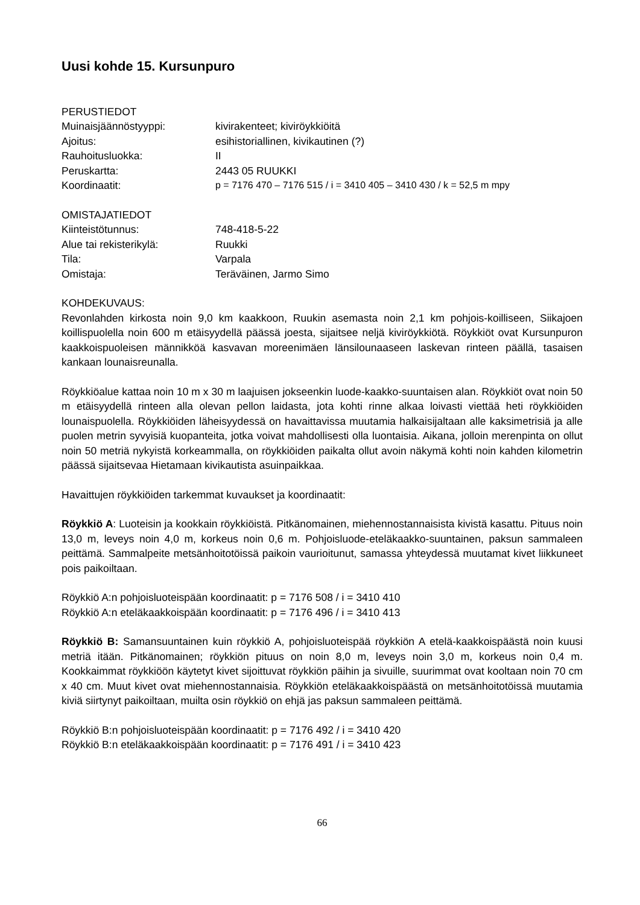Uusi kohde 15. Kursunpuro
PERUSTIEDOT
Muinaisjäännöstyyppi: kivirakenteet; kiviröykkiöitä
Ajoitus: esihistoriallinen, kivikautinen (?)
Rauhoitusluokka: II
Peruskartta: 2443 05 RUUKKI
Koordinaatit: p = 7176 470 – 7176 515 / i = 3410 405 – 3410 430 / k = 52,5 m mpy
OMISTAJATIEDOT
Kiinteistötunnus: 748-418-5-22
Alue tai rekisterikylä: Ruukki
Tila: Varpala
Omistaja: Teräväinen, Jarmo Simo
KOHDEKUVAUS:
Revonlahden kirkosta noin 9,0 km kaakkoon, Ruukin asemasta noin 2,1 km pohjois-koilliseen, Siikajoen koillispuolella noin 600 m etäisyydellä päässä joesta, sijaitsee neljä kiviröykkiötä. Röykkiöt ovat Kursunpuron kaakkoispuoleisen männikköä kasvavan moreenimäen länsilounaaseen laskevan rinteen päällä, tasaisen kankaan lounaisreunalla.
Röykkiöalue kattaa noin 10 m x 30 m laajuisen jokseenkin luode-kaakko-suuntaisen alan. Röykkiöt ovat noin 50 m etäisyydellä rinteen alla olevan pellon laidasta, jota kohti rinne alkaa loivasti viettää heti röykkiöiden lounaispuolella. Röykkiöiden läheisyydessä on havaittavissa muutamia halkaisijaltaan alle kaksimetrisiä ja alle puolen metrin syvyisiä kuopanteita, jotka voivat mahdollisesti olla luontaisia. Aikana, jolloin merenpinta on ollut noin 50 metriä nykyistä korkeammalla, on röykkiöiden paikalta ollut avoin näkymä kohti noin kahden kilometrin päässä sijaitsevaa Hietamaan kivikautista asuinpaikkaa.
Havaittujen röykkiöiden tarkemmat kuvaukset ja koordinaatit:
Röykkiö A: Luoteisin ja kookkain röykkiöistä. Pitkänomainen, miehennostannaisista kivistä kasattu. Pituus noin 13,0 m, leveys noin 4,0 m, korkeus noin 0,6 m. Pohjoisluode-eteläkaakko-suuntainen, paksun sammaleen peittämä. Sammalpeite metsänhoitotöissä paikoin vaurioitunut, samassa yhteydessä muutamat kivet liikkuneet pois paikoiltaan.
Röykkiö A:n pohjoisluoteispään koordinaatit: p = 7176 508 / i = 3410 410
Röykkiö A:n eteläkaakkoispään koordinaatit: p = 7176 496 / i = 3410 413
Röykkiö B: Samansuuntainen kuin röykkiö A, pohjoisluoteispää röykkiön A etelä-kaakkoispäästä noin kuusi metriä itään. Pitkänomainen; röykkiön pituus on noin 8,0 m, leveys noin 3,0 m, korkeus noin 0,4 m. Kookkaimmat röykkiöön käytetyt kivet sijoittuvat röykkiön päihin ja sivuille, suurimmat ovat kooltaan noin 70 cm x 40 cm. Muut kivet ovat miehennostannaisia. Röykkiön eteläkaakkoispäästä on metsänhoitotöissä muutamia kiviä siirtynyt paikoiltaan, muilta osin röykkiö on ehjä jas paksun sammaleen peittämä.
Röykkiö B:n pohjoisluoteispään koordinaatit: p = 7176 492 / i = 3410 420
Röykkiö B:n eteläkaakkoispään koordinaatit: p = 7176 491 / i = 3410 423
66